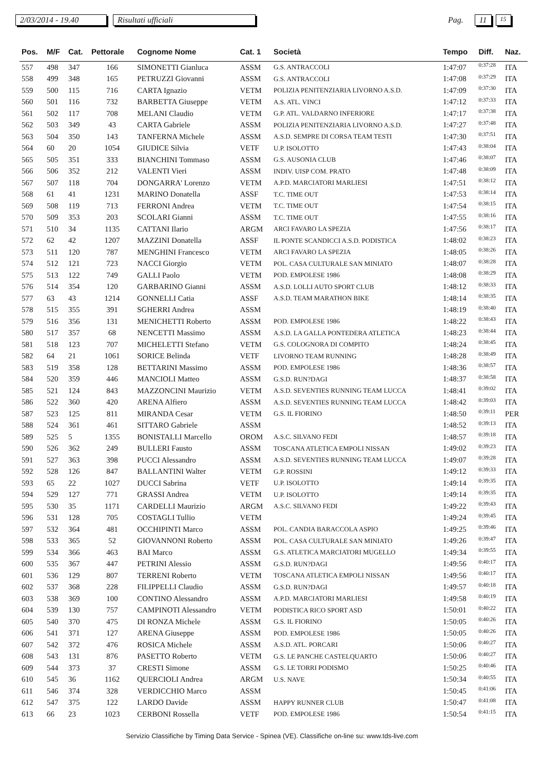2/03/2014 - 19.40 Risultati ufficiali Pag. 11 15
| Pos. | M/F | Cat. | Pettorale | Cognome Nome | Cat. 1 | Società | Tempo | Diff. | Naz. |
| --- | --- | --- | --- | --- | --- | --- | --- | --- | --- |
| 557 | 498 | 347 | 166 | SIMONETTI Gianluca | ASSM | G.S. ANTRACCOLI | 1:47:07 | 0:37:28 | ITA |
| 558 | 499 | 348 | 165 | PETRUZZI Giovanni | ASSM | G.S. ANTRACCOLI | 1:47:08 | 0:37:29 | ITA |
| 559 | 500 | 115 | 716 | CARTA Ignazio | VETM | POLIZIA PENITENZIARIA LIVORNO A.S.D. | 1:47:09 | 0:37:30 | ITA |
| 560 | 501 | 116 | 732 | BARBETTA Giuseppe | VETM | A.S. ATL. VINCI | 1:47:12 | 0:37:33 | ITA |
| 561 | 502 | 117 | 708 | MELANI Claudio | VETM | G.P. ATL. VALDARNO INFERIORE | 1:47:17 | 0:37:38 | ITA |
| 562 | 503 | 349 | 43 | CARTA Gabriele | ASSM | POLIZIA PENITENZIARIA LIVORNO A.S.D. | 1:47:27 | 0:37:48 | ITA |
| 563 | 504 | 350 | 143 | TANFERNA Michele | ASSM | A.S.D. SEMPRE DI CORSA TEAM TESTI | 1:47:30 | 0:37:51 | ITA |
| 564 | 60 | 20 | 1054 | GIUDICE Silvia | VETF | U.P. ISOLOTTO | 1:47:43 | 0:38:04 | ITA |
| 565 | 505 | 351 | 333 | BIANCHINI Tommaso | ASSM | G.S. AUSONIA CLUB | 1:47:46 | 0:38:07 | ITA |
| 566 | 506 | 352 | 212 | VALENTI Vieri | ASSM | INDIV. UISP COM. PRATO | 1:47:48 | 0:38:09 | ITA |
| 567 | 507 | 118 | 704 | DONGARRA' Lorenzo | VETM | A.P.D. MARCIATORI MARLIESI | 1:47:51 | 0:38:12 | ITA |
| 568 | 61 | 41 | 1231 | MARINO Donatella | ASSF | T.C. TIME OUT | 1:47:53 | 0:38:14 | ITA |
| 569 | 508 | 119 | 713 | FERRONI Andrea | VETM | T.C. TIME OUT | 1:47:54 | 0:38:15 | ITA |
| 570 | 509 | 353 | 203 | SCOLARI Gianni | ASSM | T.C. TIME OUT | 1:47:55 | 0:38:16 | ITA |
| 571 | 510 | 34 | 1135 | CATTANI Ilario | ARGM | ARCI FAVARO LA SPEZIA | 1:47:56 | 0:38:17 | ITA |
| 572 | 62 | 42 | 1207 | MAZZINI Donatella | ASSF | IL PONTE SCANDICCI A.S.D. PODISTICA | 1:48:02 | 0:38:23 | ITA |
| 573 | 511 | 120 | 787 | MENGHINI Francesco | VETM | ARCI FAVARO LA SPEZIA | 1:48:05 | 0:38:26 | ITA |
| 574 | 512 | 121 | 723 | NACCI Giorgio | VETM | POL. CASA CULTURALE SAN MINIATO | 1:48:07 | 0:38:28 | ITA |
| 575 | 513 | 122 | 749 | GALLI Paolo | VETM | POD. EMPOLESE 1986 | 1:48:08 | 0:38:29 | ITA |
| 576 | 514 | 354 | 120 | GARBARINO Gianni | ASSM | A.S.D. LOLLI AUTO SPORT CLUB | 1:48:12 | 0:38:33 | ITA |
| 577 | 63 | 43 | 1214 | GONNELLI Catia | ASSF | A.S.D. TEAM MARATHON BIKE | 1:48:14 | 0:38:35 | ITA |
| 578 | 515 | 355 | 391 | SGHERRI Andrea | ASSM | | 1:48:19 | 0:38:40 | ITA |
| 579 | 516 | 356 | 131 | MENICHETTI Roberto | ASSM | POD. EMPOLESE 1986 | 1:48:22 | 0:38:43 | ITA |
| 580 | 517 | 357 | 68 | NENCETTI Massimo | ASSM | A.S.D. LA GALLA PONTEDERA ATLETICA | 1:48:23 | 0:38:44 | ITA |
| 581 | 518 | 123 | 707 | MICHELETTI Stefano | VETM | G.S. COLOGNORA DI COMPITO | 1:48:24 | 0:38:45 | ITA |
| 582 | 64 | 21 | 1061 | SORICE Belinda | VETF | LIVORNO TEAM RUNNING | 1:48:28 | 0:38:49 | ITA |
| 583 | 519 | 358 | 128 | BETTARINI Massimo | ASSM | POD. EMPOLESE 1986 | 1:48:36 | 0:38:57 | ITA |
| 584 | 520 | 359 | 446 | MANCIOLI Matteo | ASSM | G.S.D. RUN?DAGI | 1:48:37 | 0:38:58 | ITA |
| 585 | 521 | 124 | 843 | MAZZONCINI Maurizio | VETM | A.S.D. SEVENTIES RUNNING TEAM LUCCA | 1:48:41 | 0:39:02 | ITA |
| 586 | 522 | 360 | 420 | ARENA Alfiero | ASSM | A.S.D. SEVENTIES RUNNING TEAM LUCCA | 1:48:42 | 0:39:03 | ITA |
| 587 | 523 | 125 | 811 | MIRANDA Cesar | VETM | G.S. IL FIORINO | 1:48:50 | 0:39:11 | PER |
| 588 | 524 | 361 | 461 | SITTARO Gabriele | ASSM | | 1:48:52 | 0:39:13 | ITA |
| 589 | 525 | 5 | 1355 | BONISTALLI Marcello | OROM | A.S.C. SILVANO FEDI | 1:48:57 | 0:39:18 | ITA |
| 590 | 526 | 362 | 249 | BULLERI Fausto | ASSM | TOSCANA ATLETICA EMPOLI NISSAN | 1:49:02 | 0:39:23 | ITA |
| 591 | 527 | 363 | 398 | PUCCI Alessandro | ASSM | A.S.D. SEVENTIES RUNNING TEAM LUCCA | 1:49:07 | 0:39:28 | ITA |
| 592 | 528 | 126 | 847 | BALLANTINI Walter | VETM | G.P. ROSSINI | 1:49:12 | 0:39:33 | ITA |
| 593 | 65 | 22 | 1027 | DUCCI Sabrina | VETF | U.P. ISOLOTTO | 1:49:14 | 0:39:35 | ITA |
| 594 | 529 | 127 | 771 | GRASSI Andrea | VETM | U.P. ISOLOTTO | 1:49:14 | 0:39:35 | ITA |
| 595 | 530 | 35 | 1171 | CARDELLI Maurizio | ARGM | A.S.C. SILVANO FEDI | 1:49:22 | 0:39:43 | ITA |
| 596 | 531 | 128 | 705 | COSTAGLI Tullio | VETM | | 1:49:24 | 0:39:45 | ITA |
| 597 | 532 | 364 | 481 | OCCHIPINTI Marco | ASSM | POL. CANDIA BARACCOLA ASPIO | 1:49:25 | 0:39:46 | ITA |
| 598 | 533 | 365 | 52 | GIOVANNONI Roberto | ASSM | POL. CASA CULTURALE SAN MINIATO | 1:49:26 | 0:39:47 | ITA |
| 599 | 534 | 366 | 463 | BAI Marco | ASSM | G.S. ATLETICA MARCIATORI MUGELLO | 1:49:34 | 0:39:55 | ITA |
| 600 | 535 | 367 | 447 | PETRINI Alessio | ASSM | G.S.D. RUN?DAGI | 1:49:56 | 0:40:17 | ITA |
| 601 | 536 | 129 | 807 | TERRENI Roberto | VETM | TOSCANA ATLETICA EMPOLI NISSAN | 1:49:56 | 0:40:17 | ITA |
| 602 | 537 | 368 | 228 | FILIPPELLI Claudio | ASSM | G.S.D. RUN?DAGI | 1:49:57 | 0:40:18 | ITA |
| 603 | 538 | 369 | 100 | CONTINO Alessandro | ASSM | A.P.D. MARCIATORI MARLIESI | 1:49:58 | 0:40:19 | ITA |
| 604 | 539 | 130 | 757 | CAMPINOTI Alessandro | VETM | PODISTICA RICO SPORT ASD | 1:50:01 | 0:40:22 | ITA |
| 605 | 540 | 370 | 475 | DI RONZA Michele | ASSM | G.S. IL FIORINO | 1:50:05 | 0:40:26 | ITA |
| 606 | 541 | 371 | 127 | ARENA Giuseppe | ASSM | POD. EMPOLESE 1986 | 1:50:05 | 0:40:26 | ITA |
| 607 | 542 | 372 | 476 | ROSICA Michele | ASSM | A.S.D. ATL. PORCARI | 1:50:06 | 0:40:27 | ITA |
| 608 | 543 | 131 | 876 | PASETTO Roberto | VETM | G.S. LE PANCHE CASTELQUARTO | 1:50:06 | 0:40:27 | ITA |
| 609 | 544 | 373 | 37 | CRESTI Simone | ASSM | G.S. LE TORRI PODISMO | 1:50:25 | 0:40:46 | ITA |
| 610 | 545 | 36 | 1162 | QUERCIOLI Andrea | ARGM | U.S. NAVE | 1:50:34 | 0:40:55 | ITA |
| 611 | 546 | 374 | 328 | VERDICCHIO Marco | ASSM | | 1:50:45 | 0:41:06 | ITA |
| 612 | 547 | 375 | 122 | LARDO Davide | ASSM | HAPPY RUNNER CLUB | 1:50:47 | 0:41:08 | ITA |
| 613 | 66 | 23 | 1023 | CERBONI Rossella | VETF | POD. EMPOLESE 1986 | 1:50:54 | 0:41:15 | ITA |
Servizio Classifiche by Timing Data Service - Spinea (VE). Classifiche on-line su: www.tds-live.com